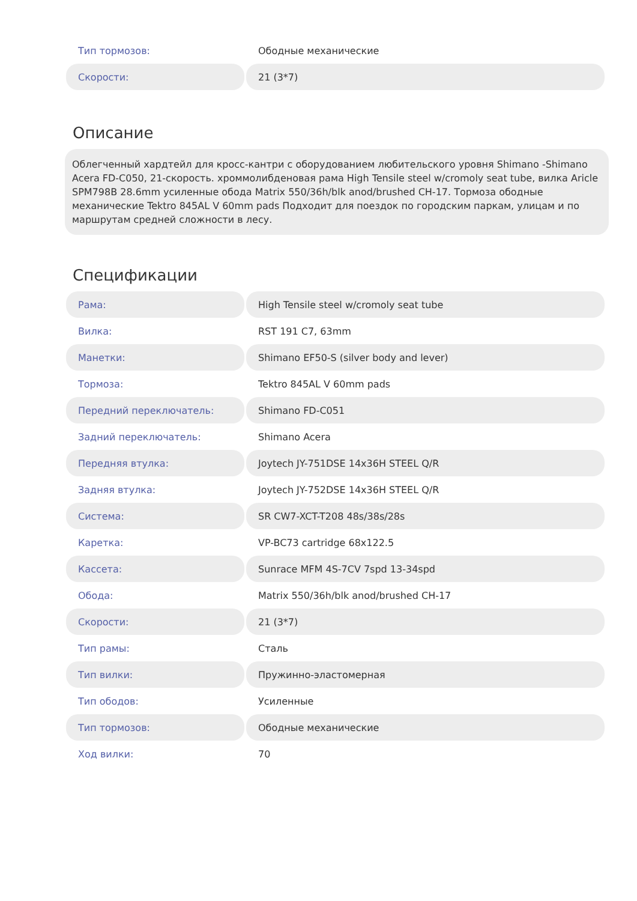| Тип тормозов: | Ободные механические |
| Скорости: | 21 (3*7) |
Описание
Облегченный хардтейл для кросс-кантри с оборудованием любительского уровня Shimano -Shimano Acera FD-C050, 21-скорость. хроммолибденовая рама High Tensile steel w/cromoly seat tube, вилка Aricle SPM798B 28.6mm усиленные обода Matrix 550/36h/blk anod/brushed CH-17. Тормоза ободные механические Tektro 845AL V 60mm pads Подходит для поездок по городским паркам, улицам и по маршрутам средней сложности в лесу.
Спецификации
| Рама: | High Tensile steel w/cromoly seat tube |
| Вилка: | RST 191 C7, 63mm |
| Манетки: | Shimano EF50-S (silver body and lever) |
| Тормоза: | Tektro 845AL V 60mm pads |
| Передний переключатель: | Shimano FD-C051 |
| Задний переключатель: | Shimano Acera |
| Передняя втулка: | Joytech JY-751DSE 14x36H STEEL Q/R |
| Задняя втулка: | Joytech JY-752DSE 14x36H STEEL Q/R |
| Система: | SR CW7-XCT-T208 48s/38s/28s |
| Каретка: | VP-BC73 cartridge 68x122.5 |
| Кассета: | Sunrace MFM 4S-7CV 7spd 13-34spd |
| Обода: | Matrix 550/36h/blk anod/brushed CH-17 |
| Скорости: | 21 (3*7) |
| Тип рамы: | Сталь |
| Тип вилки: | Пружинно-эластомерная |
| Тип ободов: | Усиленные |
| Тип тормозов: | Ободные механические |
| Ход вилки: | 70 |